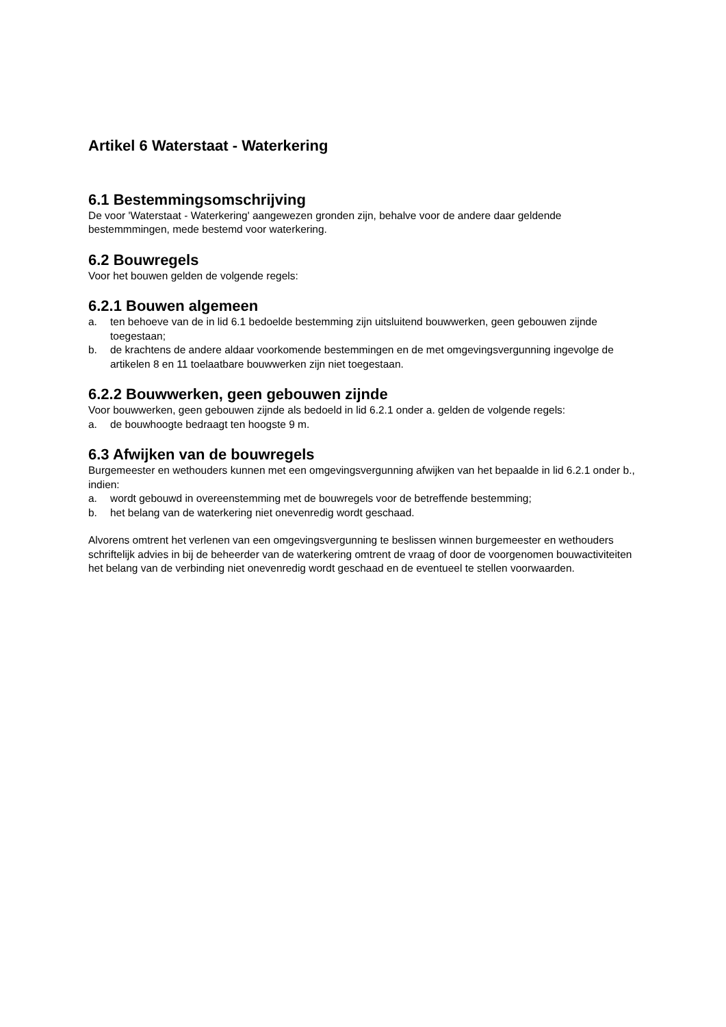Artikel 6 Waterstaat - Waterkering
6.1 Bestemmingsomschrijving
De voor 'Waterstaat - Waterkering' aangewezen gronden zijn, behalve voor de andere daar geldende bestemmmingen, mede bestemd voor waterkering.
6.2 Bouwregels
Voor het bouwen gelden de volgende regels:
6.2.1 Bouwen algemeen
a. ten behoeve van de in lid 6.1 bedoelde bestemming zijn uitsluitend bouwwerken, geen gebouwen zijnde toegestaan;
b. de krachtens de andere aldaar voorkomende bestemmingen en de met omgevingsvergunning ingevolge de artikelen 8 en 11 toelaatbare bouwwerken zijn niet toegestaan.
6.2.2 Bouwwerken, geen gebouwen zijnde
Voor bouwwerken, geen gebouwen zijnde als bedoeld in lid 6.2.1 onder a. gelden de volgende regels:
a. de bouwhoogte bedraagt ten hoogste 9 m.
6.3 Afwijken van de bouwregels
Burgemeester en wethouders kunnen met een omgevingsvergunning afwijken van het bepaalde in lid 6.2.1 onder b., indien:
a. wordt gebouwd in overeenstemming met de bouwregels voor de betreffende bestemming;
b. het belang van de waterkering niet onevenredig wordt geschaad.
Alvorens omtrent het verlenen van een omgevingsvergunning te beslissen winnen burgemeester en wethouders schriftelijk advies in bij de beheerder van de waterkering omtrent de vraag of door de voorgenomen bouwactiviteiten het belang van de verbinding niet onevenredig wordt geschaad en de eventueel te stellen voorwaarden.